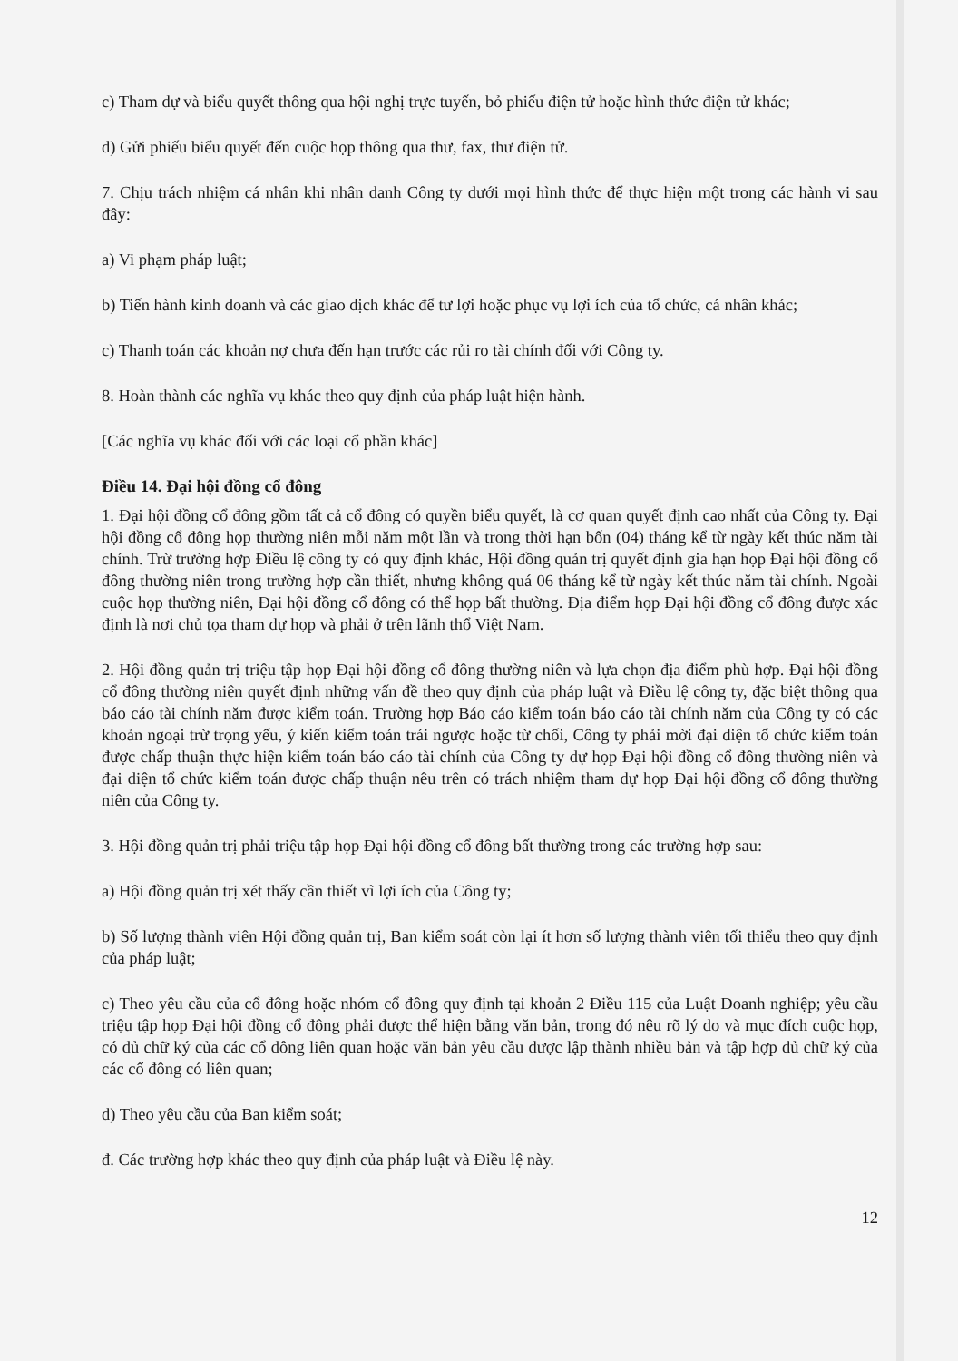c) Tham dự và biểu quyết thông qua hội nghị trực tuyến, bỏ phiếu điện tử hoặc hình thức điện tử khác;
d) Gửi phiếu biểu quyết đến cuộc họp thông qua thư, fax, thư điện tử.
7. Chịu trách nhiệm cá nhân khi nhân danh Công ty dưới mọi hình thức để thực hiện một trong các hành vi sau đây:
a) Vi phạm pháp luật;
b) Tiến hành kinh doanh và các giao dịch khác để tư lợi hoặc phục vụ lợi ích của tổ chức, cá nhân khác;
c) Thanh toán các khoản nợ chưa đến hạn trước các rủi ro tài chính đối với Công ty.
8. Hoàn thành các nghĩa vụ khác theo quy định của pháp luật hiện hành.
[Các nghĩa vụ khác đối với các loại cổ phần khác]
Điều 14. Đại hội đồng cổ đông
1. Đại hội đồng cổ đông gồm tất cả cổ đông có quyền biểu quyết, là cơ quan quyết định cao nhất của Công ty. Đại hội đồng cổ đông họp thường niên mỗi năm một lần và trong thời hạn bốn (04) tháng kể từ ngày kết thúc năm tài chính. Trừ trường hợp Điều lệ công ty có quy định khác, Hội đồng quản trị quyết định gia hạn họp Đại hội đồng cổ đông thường niên trong trường hợp cần thiết, nhưng không quá 06 tháng kể từ ngày kết thúc năm tài chính. Ngoài cuộc họp thường niên, Đại hội đồng cổ đông có thể họp bất thường. Địa điểm họp Đại hội đồng cổ đông được xác định là nơi chủ tọa tham dự họp và phải ở trên lãnh thổ Việt Nam.
2. Hội đồng quản trị triệu tập họp Đại hội đồng cổ đông thường niên và lựa chọn địa điểm phù hợp. Đại hội đồng cổ đông thường niên quyết định những vấn đề theo quy định của pháp luật và Điều lệ công ty, đặc biệt thông qua báo cáo tài chính năm được kiểm toán. Trường hợp Báo cáo kiểm toán báo cáo tài chính năm của Công ty có các khoản ngoại trừ trọng yếu, ý kiến kiểm toán trái ngược hoặc từ chối, Công ty phải mời đại diện tổ chức kiểm toán được chấp thuận thực hiện kiểm toán báo cáo tài chính của Công ty dự họp Đại hội đồng cổ đông thường niên và đại diện tổ chức kiểm toán được chấp thuận nêu trên có trách nhiệm tham dự họp Đại hội đồng cổ đông thường niên của Công ty.
3. Hội đồng quản trị phải triệu tập họp Đại hội đồng cổ đông bất thường trong các trường hợp sau:
a) Hội đồng quản trị xét thấy cần thiết vì lợi ích của Công ty;
b) Số lượng thành viên Hội đồng quản trị, Ban kiểm soát còn lại ít hơn số lượng thành viên tối thiểu theo quy định của pháp luật;
c) Theo yêu cầu của cổ đông hoặc nhóm cổ đông quy định tại khoản 2 Điều 115 của Luật Doanh nghiệp; yêu cầu triệu tập họp Đại hội đồng cổ đông phải được thể hiện bằng văn bản, trong đó nêu rõ lý do và mục đích cuộc họp, có đủ chữ ký của các cổ đông liên quan hoặc văn bản yêu cầu được lập thành nhiều bản và tập hợp đủ chữ ký của các cổ đông có liên quan;
d) Theo yêu cầu của Ban kiểm soát;
đ. Các trường hợp khác theo quy định của pháp luật và Điều lệ này.
12